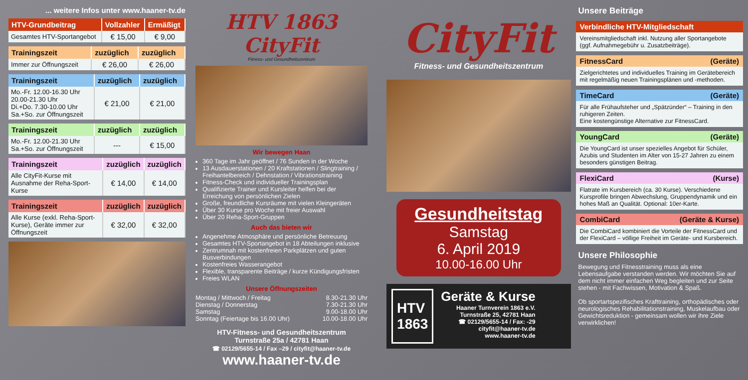... weitere Infos unter www.haaner-tv.de
| HTV-Grundbeitrag | Vollzahler | Ermäßigt |
| --- | --- | --- |
| Gesamtes HTV-Sportangebot | € 15,00 | € 9,00 |
| Trainingszeit | zuzüglich | zuzüglich |
| --- | --- | --- |
| Immer zur Öffnungszeit | € 26,00 | € 26,00 |
| Trainingszeit | zuzüglich | zuzüglich |
| --- | --- | --- |
| Mo.-Fr. 12.00-16.30 Uhr 20.00-21.30 Uhr Di.+Do. 7.30-10.00 Uhr Sa.+So. zur Öffnungszeit | € 21,00 | € 21,00 |
| Trainingszeit | zuzüglich | zuzüglich |
| --- | --- | --- |
| Mo.-Fr. 12.00-21.30 Uhr Sa.+So. zur Öffnungszeit | --- | € 15,00 |
| Trainingszeit | zuzüglich | zuzüglich |
| --- | --- | --- |
| Alle CityFit-Kurse mit Ausnahme der Reha-Sport-Kurse | € 14,00 | € 14,00 |
| Trainingszeit | zuzüglich | zuzüglich |
| --- | --- | --- |
| Alle Kurse (exkl. Reha-Sport-Kurse), Geräte immer zur Öffnungszeit | € 32,00 | € 32,00 |
HTV 1863 CityFit
Fitness- und Gesundheitszentrum
Wir bewegen Haan
360 Tage im Jahr geöffnet / 76 Sunden in der Woche
13 Ausdauerstationen / 20 Kraftstationen / Slingtraining / Freihantelbereich / Dehnstation / Vibrationstraining
Fitness-Check und individueller Trainingsplan
Qualifizierte Trainer und Kursleiter helfen bei der Erreichung von persönlichen Zielen
Große, freundliche Kursräume mit vielen Kleingeräten
Über 30 Kurse pro Woche mit freier Auswahl
Über 20 Reha-Sport-Gruppen
Auch das bieten wir
Angenehme Atmosphäre und persönliche Betreuung
Gesamtes HTV-Sportangebot in 18 Abteilungen inklusive
Zentrumnah mit kostenfreien Parkplätzen und guten Busverbindungen
Kostenfreies Wasserangebot
Flexible, transparente Beiträge / kurze Kündigungsfristen
Freies WLAN
Unsere Öffnungszeiten
Montag / Mittwoch / Freitag 8.30-21.30 Uhr
Dienstag / Donnerstag 7.30-21.30 Uhr
Samstag 9.00-18.00 Uhr
Sonntag (Feiertage bis 16.00 Uhr) 10.00-18.00 Uhr
HTV-Fitness- und Gesundheitszentrum
Turnstraße 25a / 42781 Haan
☎ 02129/5655-14 / Fax –29 / cityfit@haaner-tv.de
www.haaner-tv.de
CityFit
Fitness- und Gesundheitszentrum
Gesundheitstag
Samstag
6. April 2019
10.00-16.00 Uhr
HTV
1863
Geräte & Kurse
Haaner Turnverein 1863 e.V.
Turnstraße 25, 42781 Haan
☎ 02129/5655-14 / Fax: -29
cityfit@haaner-tv.de
www.haaner-tv.de
Unsere Beiträge
Verbindliche HTV-Mitgliedschaft
Vereinsmitgliedschaft inkl. Nutzung aller Sportangebote (ggf. Aufnahmegebühr u. Zusatzbeiträge).
FitnessCard (Geräte)
Zielgerichtetes und individuelles Training im Gerätebereich mit regelmäßig neuen Trainingsplänen und -methoden.
TimeCard (Geräte)
Für alle Frühaufsteher und „Spätzünder“ – Training in den ruhigeren Zeiten.
Eine kostengünstige Alternative zur FitnessCard.
YoungCard (Geräte)
Die YoungCard ist unser spezielles Angebot für Schüler, Azubis und Studenten im Alter von 15-27 Jahren zu einem besonders günstigen Beitrag.
FlexiCard (Kurse)
Flatrate im Kursbereich (ca. 30 Kurse). Verschiedene Kursprofile bringen Abwechslung, Gruppendynamik und ein hohes Maß an Qualität. Optional: 10er-Karte.
CombiCard (Geräte & Kurse)
Die CombiCard kombiniert die Vorteile der FitnessCard und der FlexiCard – völlige Freiheit im Geräte- und Kursbereich.
Unsere Philosophie
Bewegung und Fitnesstraining muss als eine Lebensaufgabe verstanden werden. Wir möchten Sie auf dem nicht immer einfachen Weg begleiten und zur Seite stehen - mit Fachwissen, Motivation & Spaß.
Ob sportartspezifisches Krafttraining, orthopädisches oder neurologisches Rehabilitationstraining, Muskelaufbau oder Gewichtsreduktion - gemeinsam wollen wir ihre Ziele verwirklichen!